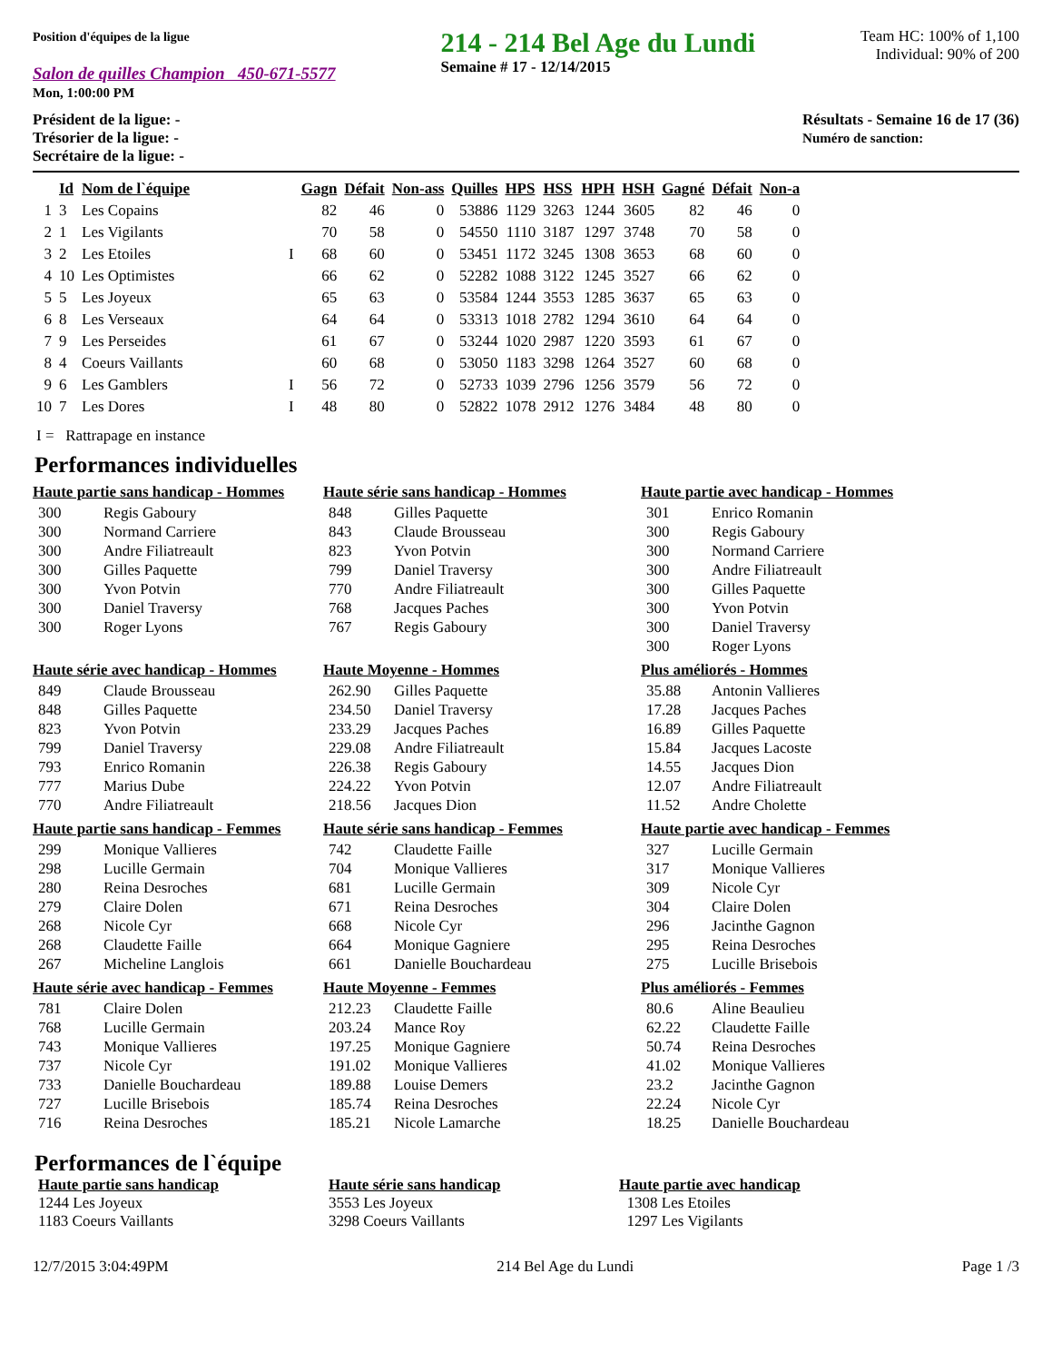Position d'équipes de la ligue
Salon de quilles Champion 450-671-5577
Mon, 1:00:00 PM
214 - 214 Bel Age du Lundi
Semaine # 17 - 12/14/2015
Team HC: 100% of 1,100
Individual: 90% of 200
Président de la ligue: -
Trésorier de la ligue: -
Secrétaire de la ligue: -
Résultats - Semaine 16 de 17 (36)
Numéro de sanction:
| | Id | Nom de l`équipe | | Gagn | Défait | Non-ass | Quilles | HPS | HSS | HPH | HSH | Gagné | Défait | Non-a |
| --- | --- | --- | --- | --- | --- | --- | --- | --- | --- | --- | --- | --- | --- | --- |
| 1 | 3 | Les Copains | | 82 | 46 | 0 | 53886 | 1129 | 3263 | 1244 | 3605 | 82 | 46 | 0 |
| 2 | 1 | Les Vigilants | | 70 | 58 | 0 | 54550 | 1110 | 3187 | 1297 | 3748 | 70 | 58 | 0 |
| 3 | 2 | Les Etoiles | I | 68 | 60 | 0 | 53451 | 1172 | 3245 | 1308 | 3653 | 68 | 60 | 0 |
| 4 | 10 | Les Optimistes | | 66 | 62 | 0 | 52282 | 1088 | 3122 | 1245 | 3527 | 66 | 62 | 0 |
| 5 | 5 | Les Joyeux | | 65 | 63 | 0 | 53584 | 1244 | 3553 | 1285 | 3637 | 65 | 63 | 0 |
| 6 | 8 | Les Verseaux | | 64 | 64 | 0 | 53313 | 1018 | 2782 | 1294 | 3610 | 64 | 64 | 0 |
| 7 | 9 | Les Perseides | | 61 | 67 | 0 | 53244 | 1020 | 2987 | 1220 | 3593 | 61 | 67 | 0 |
| 8 | 4 | Coeurs Vaillants | | 60 | 68 | 0 | 53050 | 1183 | 3298 | 1264 | 3527 | 60 | 68 | 0 |
| 9 | 6 | Les Gamblers | I | 56 | 72 | 0 | 52733 | 1039 | 2796 | 1256 | 3579 | 56 | 72 | 0 |
| 10 | 7 | Les Dores | I | 48 | 80 | 0 | 52822 | 1078 | 2912 | 1276 | 3484 | 48 | 80 | 0 |
I = Rattrapage en instance
Performances individuelles
Haute partie sans handicap - Hommes
| 300 | Regis Gaboury |
| 300 | Normand Carriere |
| 300 | Andre Filiatreault |
| 300 | Gilles Paquette |
| 300 | Yvon Potvin |
| 300 | Daniel Traversy |
| 300 | Roger Lyons |
Haute série sans handicap - Hommes
| 848 | Gilles Paquette |
| 843 | Claude Brousseau |
| 823 | Yvon Potvin |
| 799 | Daniel Traversy |
| 770 | Andre Filiatreault |
| 768 | Jacques Paches |
| 767 | Regis Gaboury |
Haute partie avec handicap - Hommes
| 301 | Enrico Romanin |
| 300 | Regis Gaboury |
| 300 | Normand Carriere |
| 300 | Andre Filiatreault |
| 300 | Gilles Paquette |
| 300 | Yvon Potvin |
| 300 | Daniel Traversy |
| 300 | Roger Lyons |
Haute série avec handicap - Hommes
| 849 | Claude Brousseau |
| 848 | Gilles Paquette |
| 823 | Yvon Potvin |
| 799 | Daniel Traversy |
| 793 | Enrico Romanin |
| 777 | Marius Dube |
| 770 | Andre Filiatreault |
Haute Moyenne - Hommes
| 262.90 | Gilles Paquette |
| 234.50 | Daniel Traversy |
| 233.29 | Jacques Paches |
| 229.08 | Andre Filiatreault |
| 226.38 | Regis Gaboury |
| 224.22 | Yvon Potvin |
| 218.56 | Jacques Dion |
Plus améliorés - Hommes
| 35.88 | Antonin Vallieres |
| 17.28 | Jacques Paches |
| 16.89 | Gilles Paquette |
| 15.84 | Jacques Lacoste |
| 14.55 | Jacques Dion |
| 12.07 | Andre Filiatreault |
| 11.52 | Andre Cholette |
Haute partie sans handicap - Femmes
| 299 | Monique Vallieres |
| 298 | Lucille Germain |
| 280 | Reina Desroches |
| 279 | Claire Dolen |
| 268 | Nicole Cyr |
| 268 | Claudette Faille |
| 267 | Micheline Langlois |
Haute série sans handicap - Femmes
| 742 | Claudette Faille |
| 704 | Monique Vallieres |
| 681 | Lucille Germain |
| 671 | Reina Desroches |
| 668 | Nicole Cyr |
| 664 | Monique Gagniere |
| 661 | Danielle Bouchardeau |
Haute partie avec handicap - Femmes
| 327 | Lucille Germain |
| 317 | Monique Vallieres |
| 309 | Nicole Cyr |
| 304 | Claire Dolen |
| 296 | Jacinthe Gagnon |
| 295 | Reina Desroches |
| 275 | Lucille Brisebois |
Haute série avec handicap - Femmes
| 781 | Claire Dolen |
| 768 | Lucille Germain |
| 743 | Monique Vallieres |
| 737 | Nicole Cyr |
| 733 | Danielle Bouchardeau |
| 727 | Lucille Brisebois |
| 716 | Reina Desroches |
Haute Moyenne - Femmes
| 212.23 | Claudette Faille |
| 203.24 | Mance Roy |
| 197.25 | Monique Gagniere |
| 191.02 | Monique Vallieres |
| 189.88 | Louise Demers |
| 185.74 | Reina Desroches |
| 185.21 | Nicole Lamarche |
Plus améliorés - Femmes
| 80.6 | Aline Beaulieu |
| 62.22 | Claudette Faille |
| 50.74 | Reina Desroches |
| 41.02 | Monique Vallieres |
| 23.2 | Jacinthe Gagnon |
| 22.24 | Nicole Cyr |
| 18.25 | Danielle Bouchardeau |
Performances de l`équipe
Haute partie sans handicap
1244 Les Joyeux
1183 Coeurs Vaillants
Haute série sans handicap
3553 Les Joyeux
3298 Coeurs Vaillants
Haute partie avec handicap
1308 Les Etoiles
1297 Les Vigilants
12/7/2015 3:04:49PM 214 Bel Age du Lundi Page 1 /3